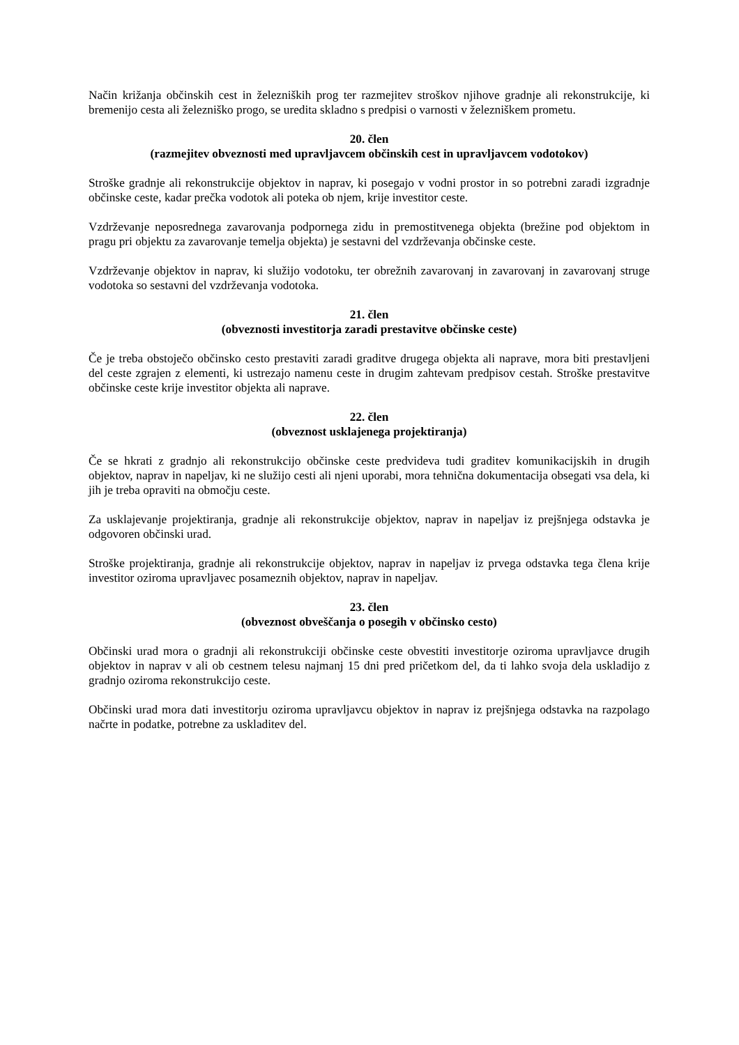Način križanja občinskih cest in železniških prog ter razmejitev stroškov njihove gradnje ali rekonstrukcije, ki bremenijo cesta ali železniško progo, se uredita skladno s predpisi o varnosti v železniškem prometu.
20. člen
(razmejitev obveznosti med upravljavcem občinskih cest in upravljavcem vodotokov)
Stroške gradnje ali rekonstrukcije objektov in naprav, ki posegajo v vodni prostor in so potrebni zaradi izgradnje občinske ceste, kadar prečka vodotok ali poteka ob njem, krije investitor ceste.
Vzdrževanje neposrednega zavarovanja podpornega zidu in premostitvenega objekta (brežine pod objektom in pragu pri objektu za zavarovanje temelja objekta) je sestavni del vzdrževanja občinske ceste.
Vzdrževanje objektov in naprav, ki služijo vodotoku, ter obrežnih zavarovanj in zavarovanj in zavarovanj struge vodotoka so sestavni del vzdrževanja vodotoka.
21. člen
(obveznosti investitorja zaradi prestavitve občinske ceste)
Če je treba obstoječo občinsko cesto prestaviti zaradi graditve drugega objekta ali naprave, mora biti prestavljeni del ceste zgrajen z elementi, ki ustrezajo namenu ceste in drugim zahtevam predpisov cestah. Stroške prestavitve občinske ceste krije investitor objekta ali naprave.
22. člen
(obveznost usklajenega projektiranja)
Če se hkrati z gradnjo ali rekonstrukcijo občinske ceste predvideva tudi graditev komunikacijskih in drugih objektov, naprav in napeljav, ki ne služijo cesti ali njeni uporabi, mora tehnična dokumentacija obsegati vsa dela, ki jih je treba opraviti na območju ceste.
Za usklajevanje projektiranja, gradnje ali rekonstrukcije objektov, naprav in napeljav iz prejšnjega odstavka je odgovoren občinski urad.
Stroške projektiranja, gradnje ali rekonstrukcije objektov, naprav in napeljav iz prvega odstavka tega člena krije investitor oziroma upravljavec posameznih objektov, naprav in napeljav.
23. člen
(obveznost obveščanja o posegih v občinsko cesto)
Občinski urad mora o gradnji ali rekonstrukciji občinske ceste obvestiti investitorje oziroma upravljavce drugih objektov in naprav v ali ob cestnem telesu najmanj 15 dni pred pričetkom del, da ti lahko svoja dela uskladijo z gradnjo oziroma rekonstrukcijo ceste.
Občinski urad mora dati investitorju oziroma upravljavcu objektov in naprav iz prejšnjega odstavka na razpolago načrte in podatke, potrebne za uskladitev del.